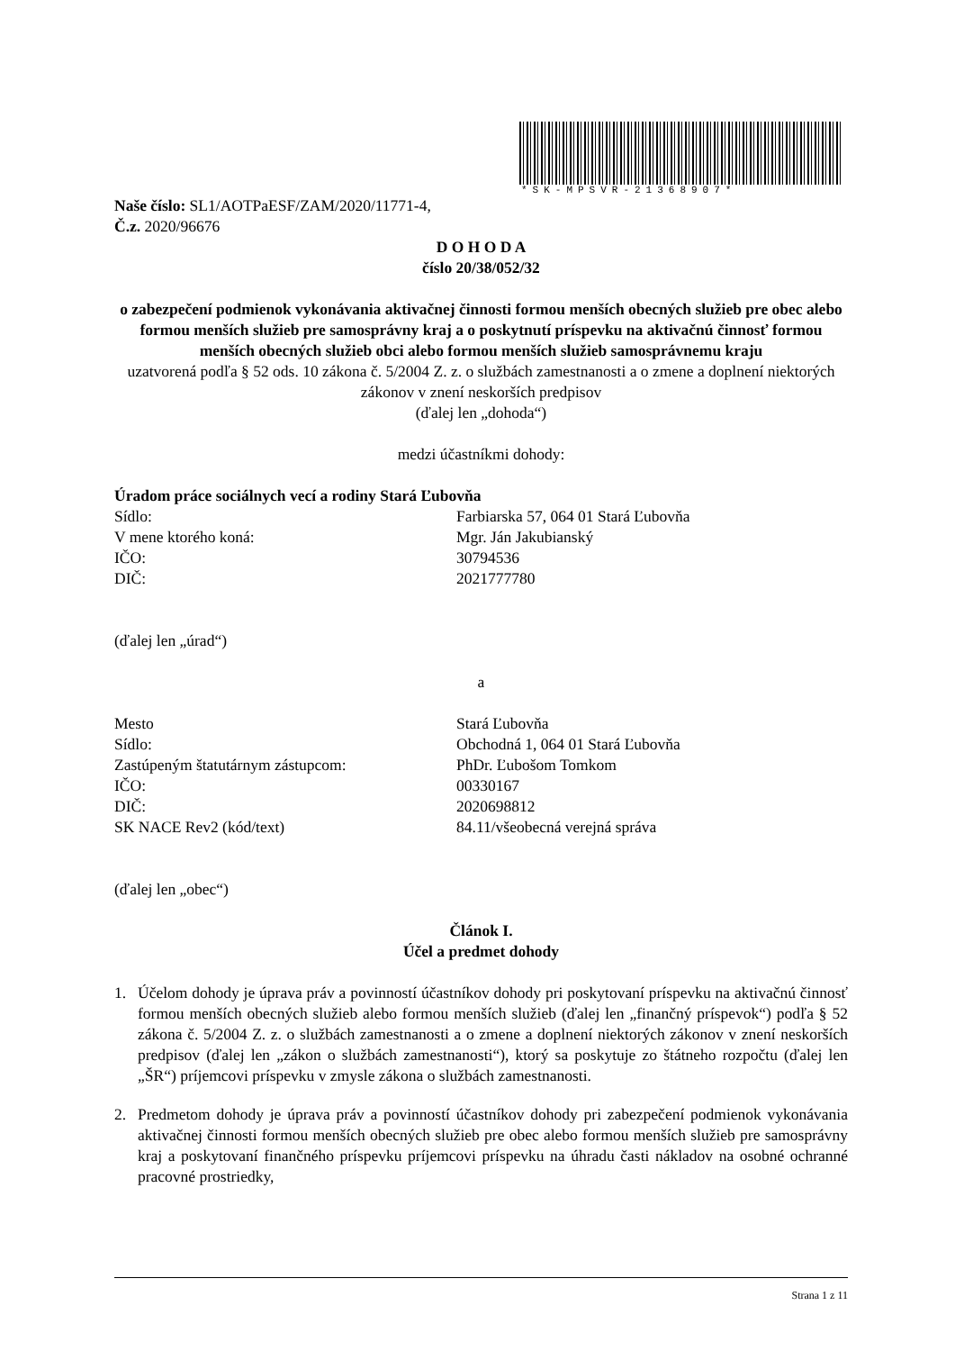*SK-MPSVR-21368907*
Naše číslo: SL1/AOTPaESF/ZAM/2020/11771-4,
Č.z. 2020/96676
D O H O D A
číslo 20/38/052/32
o zabezpečení podmienok vykonávania aktivačnej činnosti formou menších obecných služieb pre obec alebo formou menších služieb pre samosprávny kraj a o poskytnutí príspevku na aktivačnú činnosť formou menších obecných služieb obci alebo formou menších služieb samosprávnemu kraju
uzatvorená podľa § 52 ods. 10 zákona č. 5/2004 Z. z. o službách zamestnanosti a o zmene a doplnení niektorých zákonov v znení neskorších predpisov
(ďalej len „dohoda“)
medzi účastníkmi dohody:
Úradom práce sociálnych vecí a rodiny Stará Ľubovňa
Sídlo: Farbiarska 57, 064 01 Stará Ľubovňa
V mene ktorého koná: Mgr. Ján Jakubianský
IČO: 30794536
DIČ: 2021777780
(ďalej len „úrad“)
a
Mesto Stará Ľubovňa
Sídlo: Obchodná 1, 064 01 Stará Ľubovňa
Zastúpeným štatutárnym zástupcom: PhDr. Ľubošom Tomkom
IČO: 00330167
DIČ: 2020698812
SK NACE Rev2 (kód/text) 84.11/všeobecná verejná správa
(ďalej len „obec“)
Článok I.
Účel a predmet dohody
1. Účelom dohody je úprava práv a povinností účastníkov dohody pri poskytovaní príspevku na aktivačnú činnosť formou menších obecných služieb alebo formou menších služieb (ďalej len „finančný príspevok“) podľa § 52 zákona č. 5/2004 Z. z. o službách zamestnanosti a o zmene a doplnení niektorých zákonov v znení neskorších predpisov (ďalej len „zákon o službách zamestnanosti“), ktorý sa poskytuje zo štátneho rozpočtu (ďalej len „ŠR“) príjemcovi príspevku v zmysle zákona o službách zamestnanosti.
2. Predmetom dohody je úprava práv a povinností účastníkov dohody pri zabezpečení podmienok vykonávania aktivačnej činnosti formou menších obecných služieb pre obec alebo formou menších služieb pre samosprávny kraj a poskytovaní finančného príspevku príjemcovi príspevku na úhradu časti nákladov na osobné ochranné pracovné prostriedky,
Strana 1 z 11